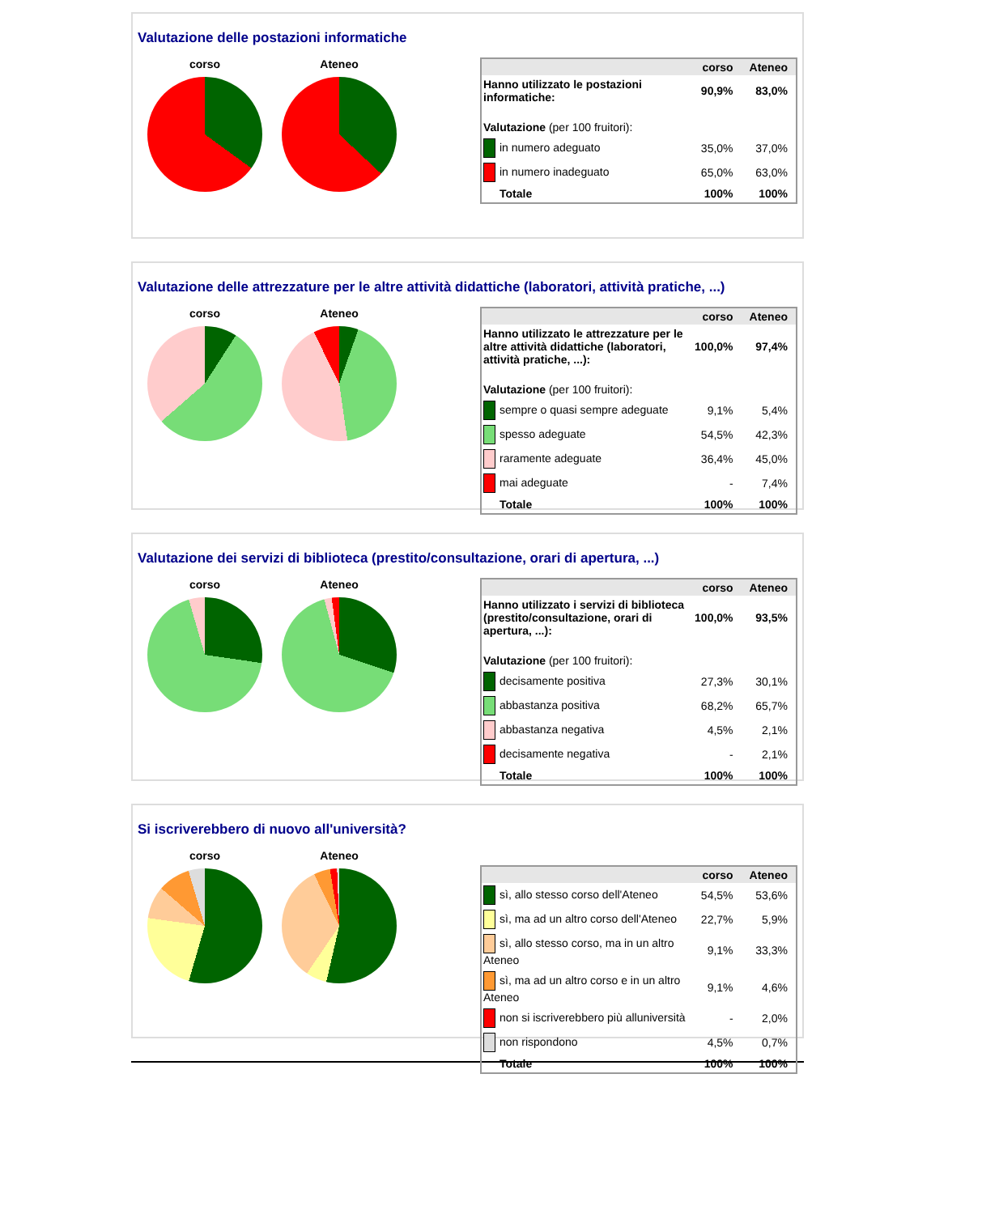Valutazione delle postazioni informatiche
corso Ateneo
| | corso | Ateneo |
| --- | --- | --- |
| Hanno utilizzato le postazioni informatiche: | 90,9% | 83,0% |
| Valutazione (per 100 fruitori): | | |
| in numero adeguato | 35,0% | 37,0% |
| in numero inadeguato | 65,0% | 63,0% |
| Totale | 100% | 100% |
Valutazione delle attrezzature per le altre attività didattiche (laboratori, attività pratiche, ...)
corso Ateneo
| | corso | Ateneo |
| --- | --- | --- |
| Hanno utilizzato le attrezzature per le altre attività didattiche (laboratori, attività pratiche, ...): | 100,0% | 97,4% |
| Valutazione (per 100 fruitori): | | |
| sempre o quasi sempre adeguate | 9,1% | 5,4% |
| spesso adeguate | 54,5% | 42,3% |
| raramente adeguate | 36,4% | 45,0% |
| mai adeguate | - | 7,4% |
| Totale | 100% | 100% |
Valutazione dei servizi di biblioteca (prestito/consultazione, orari di apertura, ...)
corso Ateneo
| | corso | Ateneo |
| --- | --- | --- |
| Hanno utilizzato i servizi di biblioteca (prestito/consultazione, orari di apertura, ...): | 100,0% | 93,5% |
| Valutazione (per 100 fruitori): | | |
| decisamente positiva | 27,3% | 30,1% |
| abbastanza positiva | 68,2% | 65,7% |
| abbastanza negativa | 4,5% | 2,1% |
| decisamente negativa | - | 2,1% |
| Totale | 100% | 100% |
Si iscriverebbero di nuovo all'università?
corso Ateneo
| | corso | Ateneo |
| --- | --- | --- |
| sì, allo stesso corso dell'Ateneo | 54,5% | 53,6% |
| sì, ma ad un altro corso dell'Ateneo | 22,7% | 5,9% |
| sì, allo stesso corso, ma in un altro Ateneo | 9,1% | 33,3% |
| sì, ma ad un altro corso e in un altro Ateneo | 9,1% | 4,6% |
| non si iscriverebbero più alluniversità | - | 2,0% |
| non rispondono | 4,5% | 0,7% |
| Totale | 100% | 100% |